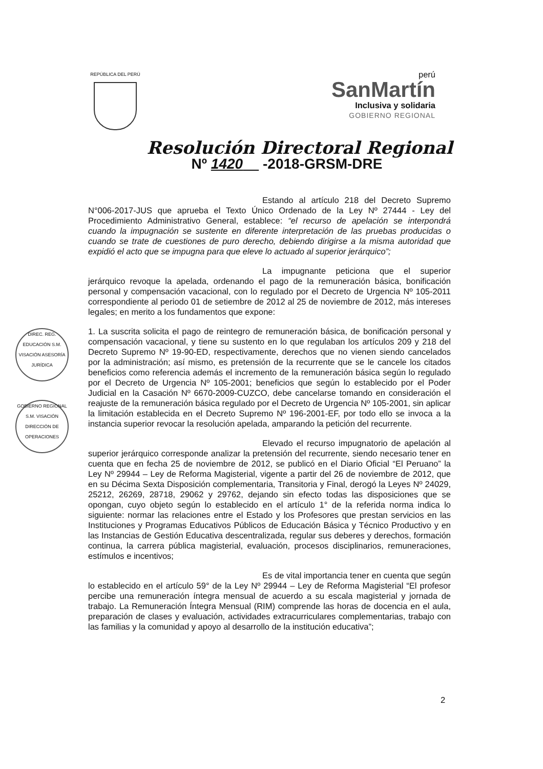REPÚBLICA DEL PERÚ
perú
SanMartín
Inclusiva y solidaria
GOBIERNO REGIONAL
Resolución Directoral Regional
Nº 1420 -2018-GRSM-DRE
Estando al artículo 218 del Decreto Supremo N°006-2017-JUS que aprueba el Texto Único Ordenado de la Ley Nº 27444 - Ley del Procedimiento Administrativo General, establece: “el recurso de apelación se interpondrá cuando la impugnación se sustente en diferente interpretación de las pruebas producidas o cuando se trate de cuestiones de puro derecho, debiendo dirigirse a la misma autoridad que expidió el acto que se impugna para que eleve lo actuado al superior jerárquico”;
La impugnante peticiona que el superior jerárquico revoque la apelada, ordenando el pago de la remuneración básica, bonificación personal y compensación vacacional, con lo regulado por el Decreto de Urgencia Nº 105-2011 correspondiente al periodo 01 de setiembre de 2012 al 25 de noviembre de 2012, más intereses legales; en merito a los fundamentos que expone:
1. La suscrita solicita el pago de reintegro de remuneración básica, de bonificación personal y compensación vacacional, y tiene su sustento en lo que regulaban los artículos 209 y 218 del Decreto Supremo Nº 19-90-ED, respectivamente, derechos que no vienen siendo cancelados por la administración; así mismo, es pretensión de la recurrente que se le cancele los citados beneficios como referencia además el incremento de la remuneración básica según lo regulado por el Decreto de Urgencia Nº 105-2001; beneficios que según lo establecido por el Poder Judicial en la Casación Nº 6670-2009-CUZCO, debe cancelarse tomando en consideración el reajuste de la remuneración básica regulado por el Decreto de Urgencia Nº 105-2001, sin aplicar la limitación establecida en el Decreto Supremo Nº 196-2001-EF, por todo ello se invoca a la instancia superior revocar la resolución apelada, amparando la petición del recurrente.
Elevado el recurso impugnatorio de apelación al superior jerárquico corresponde analizar la pretensión del recurrente, siendo necesario tener en cuenta que en fecha 25 de noviembre de 2012, se publicó en el Diario Oficial “El Peruano” la Ley Nº 29944 – Ley de Reforma Magisterial, vigente a partir del 26 de noviembre de 2012, que en su Décima Sexta Disposición complementaria, Transitoria y Final, derogó la Leyes Nº 24029, 25212, 26269, 28718, 29062 y 29762, dejando sin efecto todas las disposiciones que se opongan, cuyo objeto según lo establecido en el artículo 1° de la referida norma indica lo siguiente: normar las relaciones entre el Estado y los Profesores que prestan servicios en las Instituciones y Programas Educativos Públicos de Educación Básica y Técnico Productivo y en las Instancias de Gestión Educativa descentralizada, regular sus deberes y derechos, formación continua, la carrera pública magisterial, evaluación, procesos disciplinarios, remuneraciones, estímulos e incentivos;
Es de vital importancia tener en cuenta que según lo establecido en el artículo 59° de la Ley Nº 29944 – Ley de Reforma Magisterial “El profesor percibe una remuneración íntegra mensual de acuerdo a su escala magisterial y jornada de trabajo. La Remuneración Íntegra Mensual (RIM) comprende las horas de docencia en el aula, preparación de clases y evaluación, actividades extracurriculares complementarias, trabajo con las familias y la comunidad y apoyo al desarrollo de la institución educativa”;
DIREC. REG. EDUCACIÓN S.M. VISACIÓN ASESORÍA JURÍDICA
GOBIERNO REGIONAL S.M. VISACIÓN DIRECCIÓN DE OPERACIONES
2